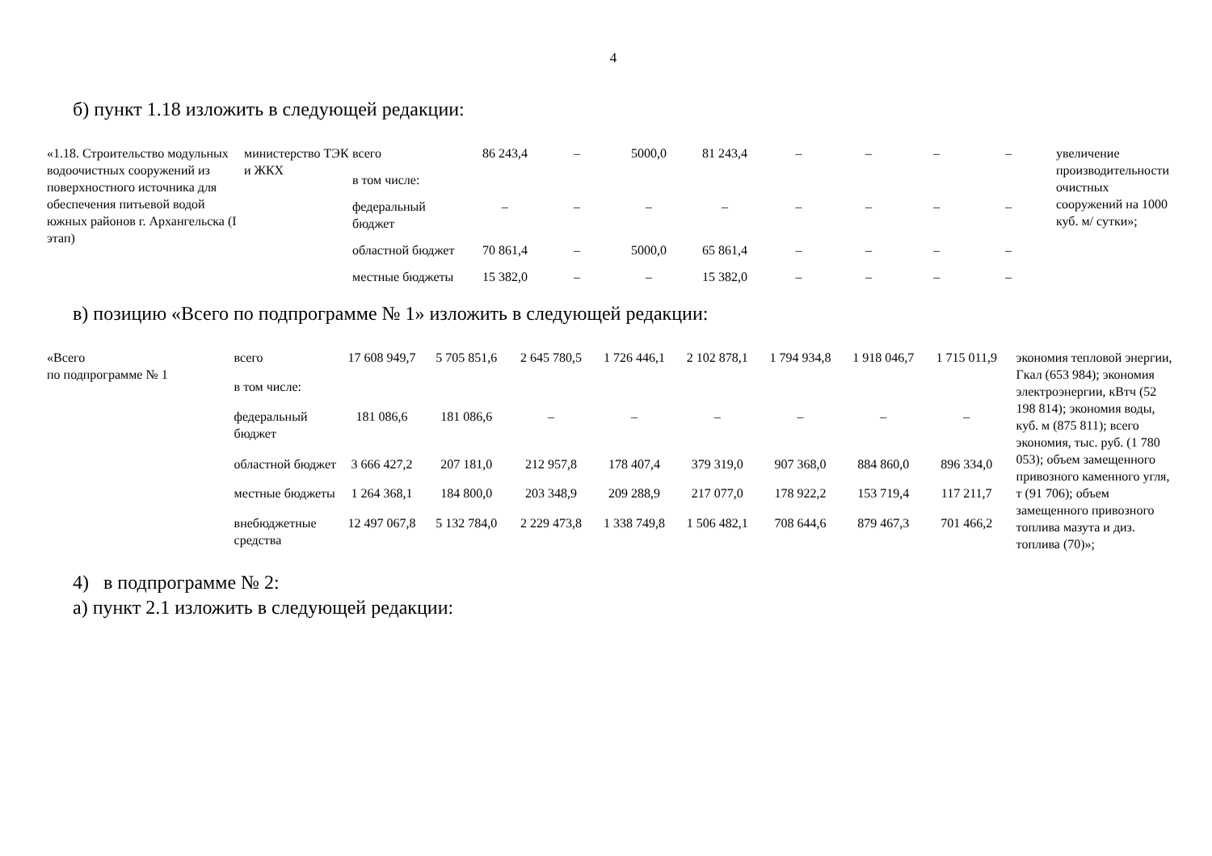4
б) пункт 1.18 изложить в следующей редакции:
| «1.18. Строительство модульных водоочистных сооружений из поверхностного источника для обеспечения питьевой водой южных районов г. Архангельска (I этап) | министерство ТЭК и ЖКХ | всего | 86 243,4 | – | 5000,0 | 81 243,4 | – | – | – | – | увеличение производительности очистных сооружений на 1000 куб. м/ сутки»; |
| | | в том числе: | | | | | | | | | |
| | | федеральный бюджет | – | – | – | – | – | – | – | – | |
| | | областной бюджет | 70 861,4 | – | 5000,0 | 65 861,4 | – | – | – | – | |
| | | местные бюджеты | 15 382,0 | – | – | 15 382,0 | – | – | – | – | |
в) позицию «Всего по подпрограмме № 1» изложить в следующей редакции:
| «Всего по подпрограмме № 1 | всего | 17 608 949,7 | 5 705 851,6 | 2 645 780,5 | 1 726 446,1 | 2 102 878,1 | 1 794 934,8 | 1 918 046,7 | 1 715 011,9 | экономия тепловой энергии, Гкал (653 984); экономия электроэнергии, кВтч (52 198 814); экономия воды, куб. м (875 811); всего экономия, тыс. руб. (1 780 053); объем замещенного привозного каменного угля, т (91 706); объем замещенного привозного топлива мазута и диз. топлива (70)»; |
| | в том числе: | | | | | | | | | |
| | федеральный бюджет | 181 086,6 | 181 086,6 | – | – | – | – | – | – | |
| | областной бюджет | 3 666 427,2 | 207 181,0 | 212 957,8 | 178 407,4 | 379 319,0 | 907 368,0 | 884 860,0 | 896 334,0 | |
| | местные бюджеты | 1 264 368,1 | 184 800,0 | 203 348,9 | 209 288,9 | 217 077,0 | 178 922,2 | 153 719,4 | 117 211,7 | |
| | внебюджетные средства | 12 497 067,8 | 5 132 784,0 | 2 229 473,8 | 1 338 749,8 | 1 506 482,1 | 708 644,6 | 879 467,3 | 701 466,2 | |
4) в подпрограмме № 2:
а) пункт 2.1 изложить в следующей редакции: